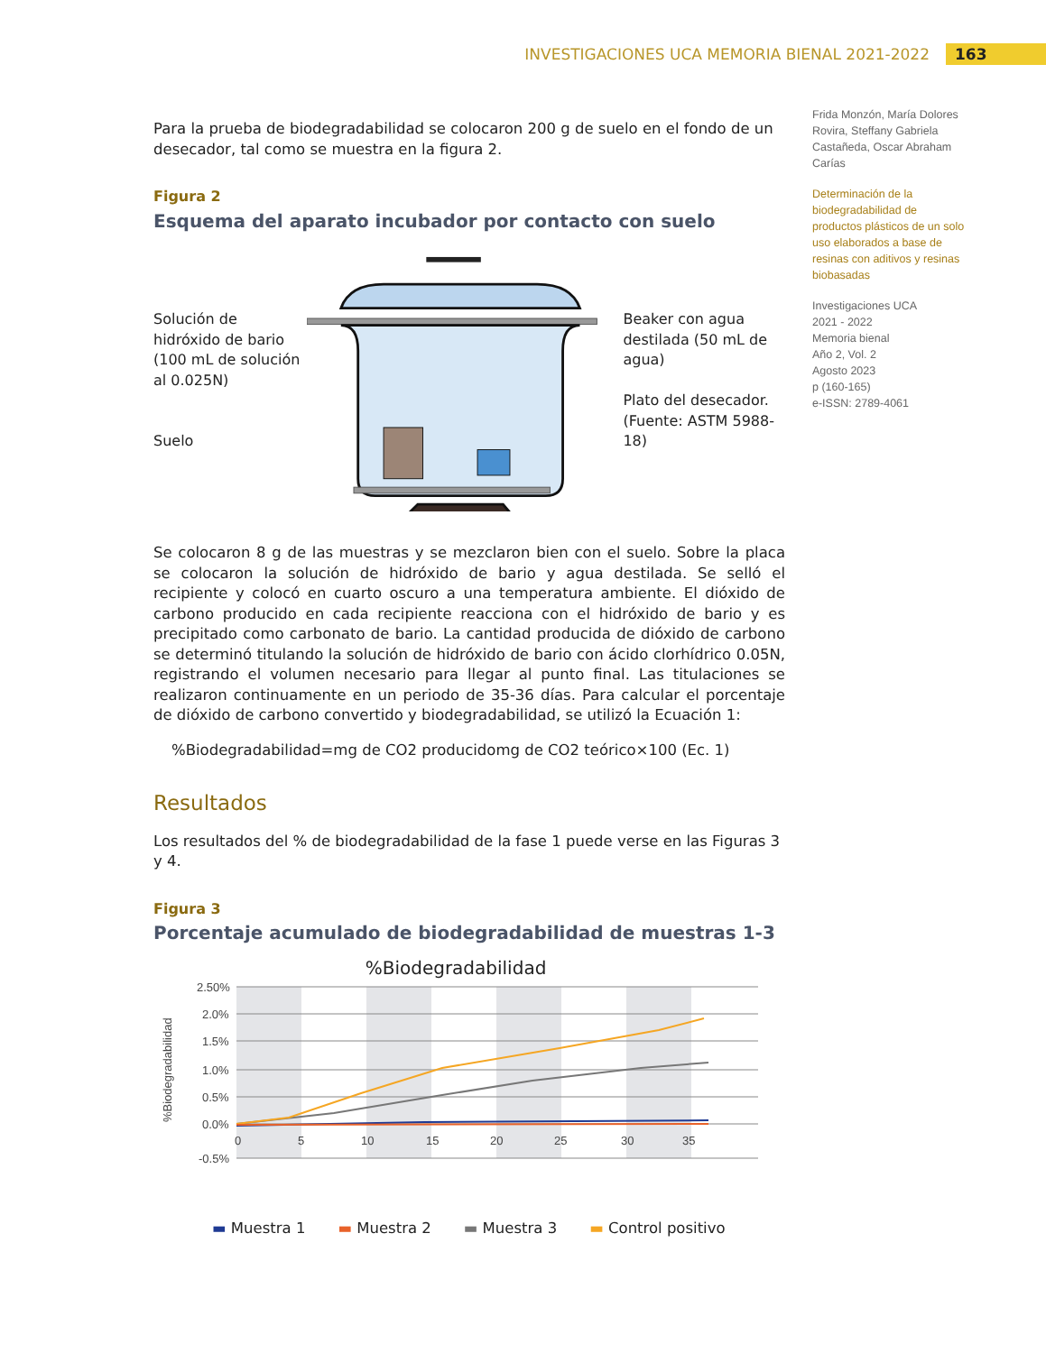INVESTIGACIONES UCA MEMORIA BIENAL 2021-2022 163
Para la prueba de biodegradabilidad se colocaron 200 g de suelo en el fondo de un desecador, tal como se muestra en la figura 2.
Figura 2
Esquema del aparato incubador por contacto con suelo
Solución de hidróxido de bario
(100 mL de solución al 0.025N)
Suelo
Beaker con agua destilada (50 mL de agua)
Plato del desecador. (Fuente: ASTM 5988-18)
Se colocaron 8 g de las muestras y se mezclaron bien con el suelo. Sobre la placa se colocaron la solución de hidróxido de bario y agua destilada. Se selló el recipiente y colocó en cuarto oscuro a una temperatura ambiente. El dióxido de carbono producido en cada recipiente reacciona con el hidróxido de bario y es precipitado como carbonato de bario. La cantidad producida de dióxido de carbono se determinó titulando la solución de hidróxido de bario con ácido clorhídrico 0.05N, registrando el volumen necesario para llegar al punto final. Las titulaciones se realizaron continuamente en un periodo de 35-36 días. Para calcular el porcentaje de dióxido de carbono convertido y biodegradabilidad, se utilizó la Ecuación 1:
%Biodegradabilidad=mg de CO2 producidomg de CO2 teórico×100 (Ec. 1)
Resultados
Los resultados del % de biodegradabilidad de la fase 1 puede verse en las Figuras 3 y 4.
Figura 3
Porcentaje acumulado de biodegradabilidad de muestras 1-3
%Biodegradabilidad
2.50%
2.0%
1.5%
1.0%
0.5%
0.0%
-0.5%
0
5
10
15
20
25
30
35
%Biodegradabilidad
▬ Muestra 1 ▬ Muestra 2 ▬ Muestra 3 ▬ Control positivo
Frida Monzón, María Dolores Rovira, Steffany Gabriela Castañeda, Oscar Abraham Carías
Determinación de la biodegradabilidad de productos plásticos de un solo uso elaborados a base de resinas con aditivos y resinas biobasadas
Investigaciones UCA
2021 - 2022
Memoria bienal
Año 2, Vol. 2
Agosto 2023
p (160-165)
e-ISSN: 2789-4061